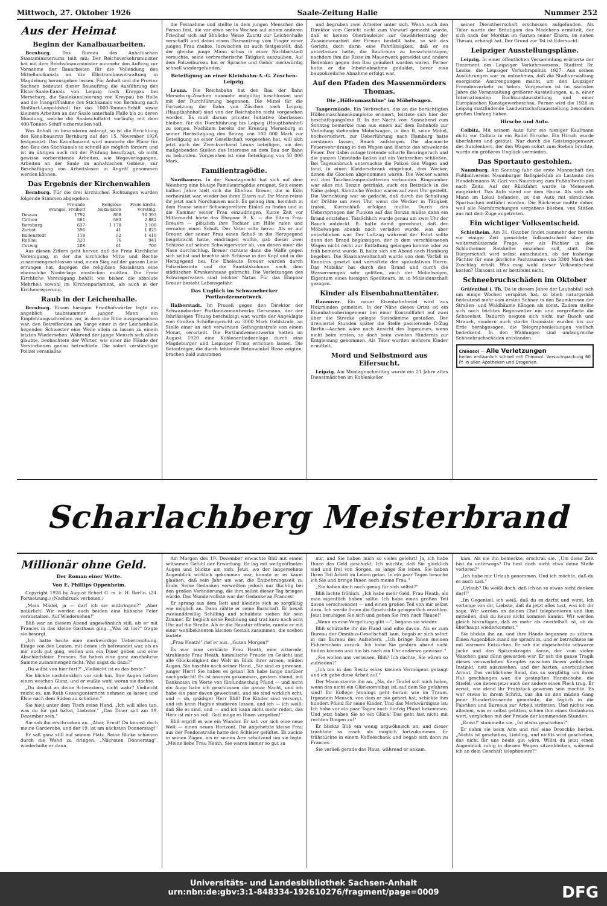Mittwoch, 27. Oktober 1926 Saale-Zeitung Halle Nummer 252
Aus der Heimat
Beginn der Kanalbauarbeiten.
Bernburg. Das Bureau des Anhaltischen Staatsministeriums teilt mit: Der Reichsverkehrsminister hat mit dem Reichsfinanzminister nunmehr den Auftrag zur Vornahme der Bauarbeiten für die Vollendung des Mittellandkanals an die Elbstrombauverwaltung in Magdeburg herausgehen lassen. Für Anhalt und die Provinz Sachsen bedeutet dieser Bauauftrag die Ausführung des Elster-Saale-Kanals von Leipzig nach Kreypau bei Merseburg, die Saalekanalisierung von Kreypau bis Halle und die Inangriffnahme des Stichkanals von Bernburg nach Staßfurt-Leopoldshall für das 1000-Tonnen-Schiff sowie kleinere Arbeiten an der Saale unterhalb Halle bis zu deren Mündung, welche die Saaleschiffahrt vorläufig mit dem 400-Tonnen-Schiff sicherstellen soll.
Was Anhalt im besonderen anlangt, so ist die Errichtung des Kanalbauamts Bernburg auf den 15. November 1926 festgesetzt. Das Kanalbauamt wird nunmehr die Pläne für den Bau des Stichkanals so schnell als möglich fördern und ist im übrigen auch mit der Prüfung beauftragt, ob nicht gewisse vorbereitende Arbeiten, wie Wegeverlegungen, Arbeiten an der Saale im anhaltischen Gebiete, zur Beschäftigung von Arbeitslosen in Angriff genommen werden können.
Das Ergebnis der Kirchenwahlen
Bernburg. Für die drei kirchlichen Richtungen wurden folgende Stimmen abgegeben:
| | Freunde evangel. Freiheit | Religiöse Sozialisten | Freie kirchl. Vereinig. |
| --- | --- | --- | --- |
| Dessau | 1792 | 808 | 10 393 |
| Cöthen | 561 | 583 | 2 882 |
| Bernburg | 637 | 1 178 | 3 100 |
| Zerbst | 396 | 41 | 1 825 |
| Ballenstedt | 118 | 52 | 1 410 |
| Roßlau | 320 | 76 | 941 |
| Coswig | 208 | 61 | 700 |
Aus diesen Ziffern geht hervor, daß die Freie Kirchliche Vereinigung, in der die kirchliche Mitte und Rechte zusammengeschlossen sind, einen Sieg auf der ganzen Linie errungen hat, dagegen die religiösen Sozialisten eine ebensolche Niederlage einstecken mußten. Die Freie Kirchliche Vereinigung behält wie bisher, die absolute Mehrheit sowohl im Kirchenparlament, als auch in der Kirchenregierung.
Raub in der Leichenhalle.
Bernburg. Einem hiesigen Friedhofswärter legte ein angeblich taubstummer junger Mann ein Empfehlungsschreiben vor, in dem die Bitte ausgesprochen war, den Betreffenden am Sarge einer in der Leichenhalle liegenden Schwester eine Weile allein zu lassen zu einem letzten Wiedersehen. Während der junge Mensch sich allein glaubte, beobachtete der Wärter, wie einer die Hände der Verstorbenen genau betrachtete. Die sofort verständigte Polizei veranlaßte
die Festnahme und stellte in dem jungen Menschen die Person fest, die vor etwa sechs Wochen auf einem anderen Friedhof sich auf ähnliche Weise Zutritt zur Leichenhalle verschafft und dabei einen Diamantring vom Finger einer jungen Frau raubte. Inzwischen ist auch festgestellt, daß der gleiche junge Mann schon in einer Nachbarstadt versuchte, seine verbrecherische Tätigkeit auszuüben. Auf dem Polizeibureau hat er Sprache und Gehör merkwürdig schnell wiedergefunden.
Beteiligung an einer Kleinbahn-A.-G. Zöschen-Leipzig.
Leuna. Die Reichsbahn hat den Bau der Bahn Merseburg-Zöschen nunmehr endgültig beschlossen und mit der Durchführung begonnen. Die Mittel für die Fortsetzung der Bahn von Zöschen nach Leipzig (Hauptbahnhof) sind von der Reichsbahn nicht vorgesehen worden. Es muß darum privater Initiative überlassen bleiben, für die Durchführung bis Leipzig (Hauptbahnhof) zu sorgen. Nachdem bereits der Kreistag Merseburg in seiner Herbsttagung den Betrag von 100 000 Mark zur Beteiligung an einer Gesellschaft vorgesehen hat, will sich jetzt auch der Zweckverband Leuna beteiligen, um den maßgebenden Stellen das Interesse an dem Bau der Bahn zu bekunden. Vorgesehen ist eine Beteiligung von 50 000 Mark.
Familientragödie.
Nordhausen. In der Sonntagnacht hat sich auf dem Weinberg eine blutige Familientragödie ereignet. Seit einem halben Jahre hielt sich die Ehefrau Breuer, die in Köln verheiratet war, wieder bei ihren Eltern auf. Ihr Mann reiste ihr jetzt nach Nordhausen nach. Es gelang ihm, heimlich in dem Hause seiner Schwiegereltern Einlaß zu finden und in die Kammer seiner Frau einzudringen. Kurze Zeit vor Mitternacht hörte das Ehepaar R. K. — die Eltern Frau Breuers — plötzlich ihre Tochter um Hilfe rufen und vernahm einen Schuß. Der Vater eilte herzu. Als er auf Breuer, der seiner Frau einen Schuß in die Herzgegend beigebracht hatte, eindringen wollte, gab dieser zwei Schüsse auf seinen Schwiegervater ab, von denen einer die Nase durchschlug. Breuer richtete dann die Waffe gegen sich selbst und brachte sich Schüsse in den Kopf und in die Herzgegend bei. Die Eheleute Breuer wurden durch Polizeibeamte und die Sanitätskolonne nach dem städtischen Krankenhause gebracht. Die Verletzungen des Schwiegervaters sind leichter Natur. Für das Ehepaar Breuer besteht Lebensgefahr.
Das Unglück im Schwanebecker Portlandzementwerk.
Halberstadt. Im Prozeß gegen den Direktor der Schwanebecker Portlandzementwerke Gersmann, der der fahrlässigen Tötung beschuldigt war, wurde der Angeklagte vom Großen Schöffengericht zu 3000 Mark Geldstrafe, an Stelle einer an sich verwirkten Gefängnisstrafe von einem Monat, verurteilt. Die Portlandzementwerke hatten im August 1920 eine Kohlenentladeanlage durch eine Magdeburger und Leipziger Firma errichten lassen. Die Betonträger, die durch fehlende Betonwinkel Risse zeigten, brachen bald zusammen
und begruben zwei Arbeiter unter sich. Wenn auch den Direktor vom Gericht nicht zum Vorwurf gemacht wurde, daß er keinen Oberbauleiter zur Gewährleistung der Zusammenarbeit der Firmen bestellt habe, so sah das Gericht doch darin eine Fahrlässigkeit, daß er es unterlassen hatte, die Baufirmen zu benachrichtigen, nachdem ihm die Risse im Mauerwerk gemeldet und andere Bedenken gegen den Bau geäußert worden waren. Ferner hatte er die Inbetriebnahme geduldet, bevor eine baupolizeiliche Abnahme erfolgt war.
Auf den Pfaden des Massenmörders Thomas.
Die „Höllenmaschine" im Möbelwagen.
Tangermünde. Ein Verbrechen, das an die berüchtigten Höllenmaschinenkomplotte erinnert, leistete sich hier der beschäftigungslose B. In der Nacht vom Sonnabend zum Sonntag bemerkte man aus einem auf dem Bahnhofe zur Verladung stehenden Möbelwagen, in den B. seine Möbel, hochversichert, zur Ueberführung nach Hamburg hatte verstauen lassen, Rauch aufsteigen. Die alarmierte Feuerwehr drang in den Wagen und löschte das schwelende Feuer. Der dabei zutage tretende scharfe Benzingeruch und die ganzen Umstände ließen auf ein Verbrechen schließen. Bei Tagesanbruch untersuchte die Polizei den Wagen und fand, in einen Kleiderschrank eingebaut, drei Wecker, denen die Glocken abgenommen waren. Die Wecker waren mit drei Taschenlampenbatterien verbunden. Ringsumher war alles mit Benzin getränkt, auch ein Bettstück in die Nähe gelegt. Sämtliche Wecker waren auf zwei Uhr gestellt. Die Vorrichtung war so gedacht, daß durch die Schaltung der Drähte um zwei Uhr, wenn die Wecker in Tätigkeit traten, Kurzschluß erfolgen mußte. Durch das Ueberspringen der Funken auf das Benzin mußte dann ein Brand entstehen. Tatsächlich wurde genau um zwei Uhr der Rauch entdeckt. B. hatte damit gerechnet, daß der Möbelwagen abends noch verladen wurde, was aber unterblieben war. Der Luftzug während der Fahrt sollte dann den Brand begünstigen, der in dem verschlossenen Wagen nicht recht zur Entfaltung gelangen konnte oder zu früh bemerkt wurde. B. hatte sich am Abend nach Hamburg begeben. Die Staatsanwaltschaft wurde von dem Vorfall in Kenntnis gesetzt und verhaftete den spekulativen Herrn. Das Mobiliar hat durch den Brand und durch die Wassermengen sehr gelitten, auch der Möbelwagen, Eigentum eines hiesigen Spediteurs, ist in Mitleidenschaft gezogen.
Kinder als Eisenbahnattentäter.
Hannover. Ein neuer Eisenbahnfrevel wird aus Holzminden gemeldet. In der Nähe dieses Ortes ist ein Eisenbahnoberingenieur bei einer Kontrollfahrt auf zwei über die Strecke gelegte Steindämme gestoßen. Der dreiviertel Stunden später die Stelle passierende D-Zug Berlin—Aachen wäre nach Ansicht des Ingenieurs, wenn nicht beim ersten, so doch beim zweiten Hindernis zur Entgleisung gekommen. Als Täter wurden mehrere Kinder ermittelt.
Mord und Selbstmord aus Eifersucht.
Leipzig. Am Montagnachmittag wurde ein 21 Jahre altes Dienstmädchen im Kohlenkeller
seiner Dienstherrschaft erschossen aufgefunden. Als Täter wurde der Bräutigam des Mädchens ermittelt, der sich nach der Mordtat im Garten seiner Eltern, im nahen Thesau, erhängt hat. Der Grund zur Tat ist Eifersucht.
Leipziger Ausstellungspläne.
Leipzig. In einer öffentlichen Versammlung erörterte der Dezernent des Leipziger Verkehrswesens, Stadtrat Dr. Leiske, die Leipziger Verkehrspolitik 1927. Aus seinen Ausführungen war zu entnehmen, daß die Stadtverwaltung energische Anstrengungen macht, um den Leipziger Fremdenverkehr zu heben. Vorgesehen ist im nächsten Jahre die Veranstaltung größerer Ausstellungen, u. a. einer Internationalen Buchkunstausstellung und einer Europäischen Kunstgewerbeschau. Ferner wird die 1928 in Leipzig stattfindende Landwirtschaftsausstellung besonders großen Umfang haben.
Hirsche und Auto.
Colbitz. Mit seinem Auto fuhr ein hiesiger Kaufmann dicht vor Colbitz in ein Rudel Hirsche. Ein Hirsch wurde überfahren und getötet. Nur durch die Geistesgegenwart des Autolenkers, der den Wagen sofort zum Stehen brachte, wurde ein größeres Unglück vermieden.
Das Sportauto gestohlen.
Naumburg. Am Sonntag fuhr die erste Mannschaft des Fußballvereins Naumburger Ballspielklub im Lastauto des Handelsmanns W. Carl von Naumburg zum Fußballwettspiel nach Zeitz. Auf der Rückfahrt wurde in Meineweh eingekehrt. Das Auto stand vor dem Hause. Als sich alle Mann im Lokal befanden, ist das Auto mit sämtlichen Sportsachen entführt worden. Die Rückreise mußte daher, weil alle Nachforschungen vergebens blieben, von Stößen aus mit dem Zuge angetreten.
Ein wichtiger Volksentscheid.
Schlotheim. Am 31. Oktober findet nunmehr der bereits vor einiger Zeit gemeldete Volksentscheid über die welterschütternde Frage, wer als Pächter in den Schlotheimer Ratskeller einziehen soll, statt. Die Bürgerschaft wird selbst entscheiden, ob der bisherige Pächter für eine jährliche Pachtsumme von 3300 Mark den Zuschlag erhält. Was mag wohl dieser Volksentscheid kosten? Umsonst ist er bestimmt nicht.
Schneebruchschäden im Oktober
Gräfenthal i. Th. Da in diesem Jahre der Laubabfall sich um einige Wochen verspätet hat, so blieb naturgemäß bedeutend mehr vom ersten Schnee in den Baumkronen der Straßen- und Waldbäume hängen als sonst. Zudem stellte sich noch leichtes Regenwetter ein und vergrößerte die Schneelast. Dadurch neigten sich nicht nur Busch und Strauch, sondern auch starke Baumäste wurden bis zur Erde herabgezogen, die Telegraphenleitungen vielfach bedeckend. In den Waldungen sind umfangreiche Schneebruchschäden entstanden.
Chinosol — Alle Verletzungen
heilen erstaunlich schnell mit Chinosol. Versuchspackung 60 Pf. in allen Apotheken und Drogerien.
Scharlachberg Meisterbrand
Millionär ohne Geld.
Der Roman einer Wette.
Von E. Phillips Oppenheim.
Copyright 1926 by August Scherl G. m. b. H. Berlin. (24. Fortsetzung.) (Nachdruck verboten.)
„Mein Mädel, ja — darf ich sie mitbringen?" „Aber natürlich! Wir werden euch beiden eine hübsche Feier veranstalten. Auf Wiedersehen!"
Bliß war an diesem Abend ungewöhnlich still, als er mit Frances in das kleine Gasthaus ging. „Was ist los?" fragte sie besorgt.
„Ich hatte heute eine merkwürdige Ueberraschung. Einige von den Leuten, mit denen ich befreundet war, als es mir noch gut ging, wollen uns ein Diner geben und eine Abschiedsfeier, Frances. Sie haben eine ganz ansehnliche Summe zusammengebracht. Was sagst du dazu?"
„Du willst von hier fort?" „Vielleicht ist es das beste."
Sie blickte nachdenklich vor sich hin. Ihre Augen hatten einen weichen Glanz, und er wußte wohl woran sie dachte.
„Du denkst an deine Schwestern, nicht wahr? Vielleicht reicht es, um Ruth Gesangunterricht nehmen zu lassen und Elsie nach dem Süden zu schicken."
Sie hielt unter dem Tisch seine Hand. „Ich will alles tun, was du für gut hältst, Liebster." „Das Diner soll am 19. Dezember sein."
Sie sah ihn erschrocken an. „Aber, Ernst! Du kennst doch meine Garderobe, und der 19. ist am nächsten Donnerstag!"
Er saß ganz still auf seinem Platz. Seine Blicke schienen durch die Wand zu dringen. „Nächsten Donnerstag", wiederholte er dann.
Am Morgen des 19. Dezember erwachte Bliß mit einem seltsamen Gefühl der Erwartung. Er lag mit weitgeöffneten Augen und blickte um sich. Jetzt, wo der langersehnte Augenblick wirklich gekommen war, konnte er es kaum glauben, daß sein Jahr um war, die Entbehrungszeit zu Ende. Seine Gedanken verweilten jedoch nur flüchtig bei den großen Veränderung, die ihm selbst dieser Tag bringen würde. Das Wundervollste war der Gedanke an Frances!
Er sprang aus dem Bett und kleidete sich so sorgfältig wie möglich an. Dann zählte er seine Barschaft. Er besaß zweiunddreißig Schilling und schuldete sieben für sein Zimmer. Er beglich seine Rechnung und trat kurz nach acht Uhr auf die Straße. Als er die Haustür öffnete, rannte er mit einer wohlbekannten kleinen Gestalt zusammen, die soeben läutete.
„Frau Heath!" rief er aus. „Guten Morgen!"
Es war eine verklärte Frau Heath, eine zitternde, strahlende Frau Heath, himmlische Freude im Gesicht und alle Glückseligkeit der Welt im Blick ihrer armen, müden Augen. Sie haschte nach seiner Hand. „Sie sind es gewesen, junger Herr! Sie haben es getan! Ich habe lange darüber nachgedacht! Es ist anonym gekommen, gestern abend, mit Banknoten im Werte von fünfundsechzig Pfund — und nicht ein Auge habe ich geschlossen die ganze Nacht, und ich habe ein paar davon gewechselt, und sie sind wirklich echt, und — oh, gnädiger Herr Bliß! Die Kinder sind versorgt, und ich kann Hughie studieren lassen, und ich — ich weiß, daß Sie es sind, und — und ich kann nicht mehr reden, das Herz ist mir so voll. Gott möge es Ihnen vergelten!"
Bliß ergriff es wie ein Wunder. Er sah vor sich eine neue Welt — einen neuen Horizont. Die abgehetzte kleine Frau aus der Fendonstraße hatte den Schleier gelüftet. Es zuckte in seinen Zügen, als er seinen Arm schützend um sie legte. „Meine liebe Frau Heath, Sie waren immer so gut zu
mir, und Sie haben mich so vieles gelehrt! Ja, ich habe Ihnen das Geld geschickt. Ich möchte, daß Sie glücklich sind und frei von Sorgen, so lange Sie leben. Sie haben Ihren Teil Arbeit im Leben getan. In ein paar Tagen besuche ich Sie und bringe Ihnen auch meine Frau."
„Sie haben doch noch genug für sich selbst?"
Bliß lachte fröhlich. „Ich habe mehr Geld, Frau Heath, als man eigentlich haben sollte. Ich habe einen großen Teil davon verschwendet — und einen großen Teil von mir selbst dazu. Ich werde Ihnen die Geschichte gelegentlich erzählen. Jetzt beruhigen Sie sich und gehen Sie froh nach Hause!"
„Wenn es eine Vergeltung gibt —", begann sie wieder.
Bliß schüttelte ihr die Hand und eilte davon. Als er zum Bureau der Omnibus-Gesellschaft kam, begab er sich sofort in das Bureau des Aufsehers. „Ich bringe Ihnen meinen Führerschein zurück. Ich habe Sie gestern abend nicht finden können und bin bis nach ein Uhr anderwo gewesen."
„Sie wollen uns verlassen, Bliß? Ich dachte, Sie wären so zufrieden?"
„Ich bin in den Besitz eines kleinen Vermögens gelangt und ich gebe diese Arbeit auf."
Der Mann starrte ihn an. „Na, der Teufel soll mich holen, wenn das nicht ein Glücksomnibus ist, auf dem Sie gefahren sind! Ihr Kollege Jennings geht herum wie im Traum. Irgendein Mensch, von dem er nie gehört hat, schickte ihm hundert Pfund für seine Kinder. Und das Merkwürdigste ist: Ich habe vor ein paar Tagen auch fünfzig Pfund bekommen. Und jetzt haben Sie so ein Glück! Das geht fast nicht mit rechten Dingen zu!"
Er blickte Bliß ein wenig argwöhnisch an, und dieser trachtete so rasch als möglich fortzukommen. Er frühstückte in einem Kaffeeschank und begab sich dann zu Frances.
Sie verließ gerade das Haus, während er ankam.
kam. Als sie ihn bemerkte, erschrak sie. „Um diese Zeit bist du unterwegs? Du hast doch nicht etwa deine Stelle verloren?"
„Ich habe mir Urlaub genommen. Und ich möchte, daß du es auch tust."
„Urlaub? Du weißt doch, daß ich an so etwas nicht denken darf!"
„Im Gegenteil, ich weiß, daß du es darfst und wirst. Ich verlange von dir, Liebste, daß du jetzt alles tust, was ich dir sage. Wir werden an deinen Chef telephonieren und ihm mitteilen, daß du heute nicht kommen kannst. Wir werden gleich hinzufügen, daß es mehr als zweifelhaft ist, ob du überhaupt wiederkommst."
Sie blickte ihn an, und ihre Hände begannen zu zittern. Einen Augenblick stand sie sprachlos, und er betrachtete sie mit warmem Entzücken. Er sah die abgeschabte schwarze Jacke und den Spitzenkragen daran, der vom vielen Waschen ganz dünn geworden war. Er sah die ganze Tragik dieses verzweifelten Kampfes zwischen ihrem weiblichen Instinkt, nett auszusehen, und der harten, unerbittlichen Armut. Das verblichene Band, das so sorgfältig um ihren Hut geschlungen war, die gestopften Handschuhe, die Stiefel, von denen jetzt auch der andere einen Fleck trug. Er erriet, wie elend ihr Frühstück gewesen sein mochte. Es war etwas in ihrem Schritt, das ihn an den müden Gang jener Hunderttausende gemahnte, die täglich in die Fabriken und Bureaus zur Arbeit strömten. Und nichts von alledem, was er selbst gelitten, schien ihm eines Gedankens wert, verglichen mit der Freude der kommenden Stunden.
„Ernst!" stammelte sie. „Ist etwas geschehen?"
Er nahm sie beim Arm und rief eine Droschke herbei. „Nichts ist geschehen, Liebling, und nichts wird geschehen, das nicht für uns beide gut wäre. Willst du jetzt einen Augenblick ruhig in diesem Wagen sitzenbleiben, während ich an dein Geschäft telephoniere?"
Universitäts- und Landesbibliothek Sachsen-Anhalt
urn:nbn:de:gbv:3:1-848334-192610276/fragment/page=0009
DFG